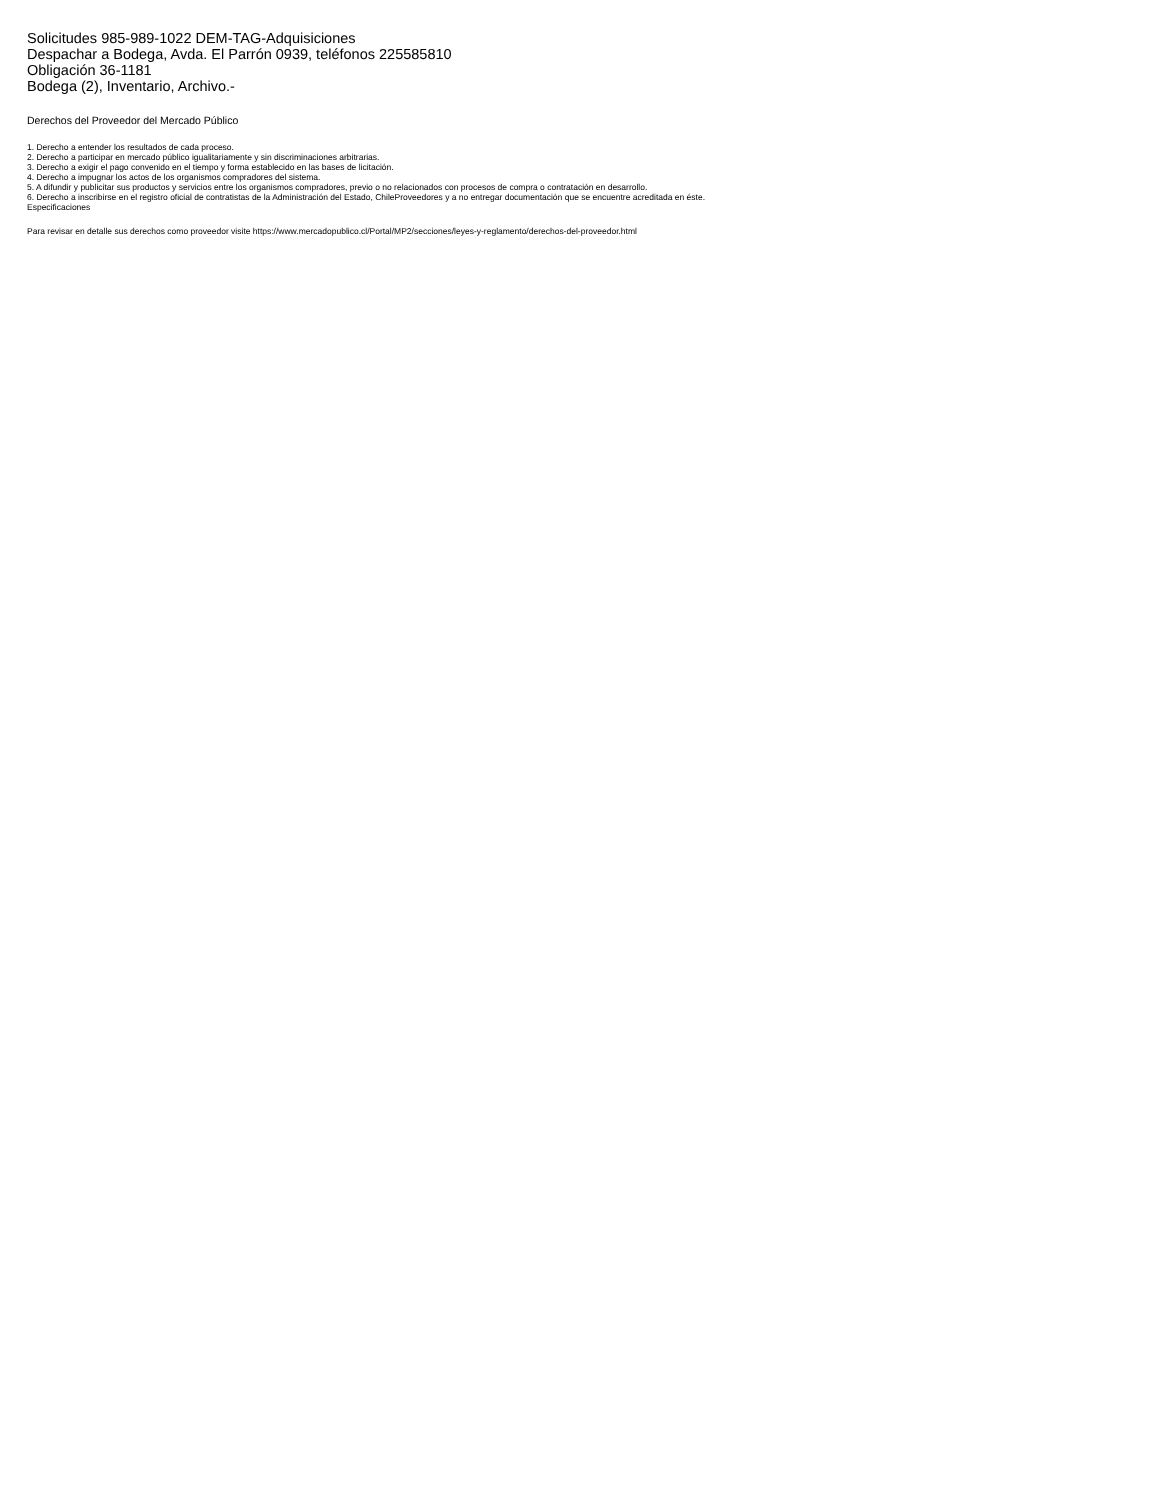Solicitudes 985-989-1022 DEM-TAG-Adquisiciones
Despachar a Bodega, Avda. El Parrón 0939, teléfonos 225585810
Obligación 36-1181
Bodega (2), Inventario, Archivo.-
Derechos del Proveedor del Mercado Público
1. Derecho a entender los resultados de cada proceso.
2. Derecho a participar en mercado público igualitariamente y sin discriminaciones arbitrarias.
3. Derecho a exigir el pago convenido en el tiempo y forma establecido en las bases de licitación.
4. Derecho a impugnar los actos de los organismos compradores del sistema.
5. A difundir y publicitar sus productos y servicios entre los organismos compradores, previo o no relacionados con procesos de compra o contratación en desarrollo.
6. Derecho a inscribirse en el registro oficial de contratistas de la Administración del Estado, ChileProveedores y a no entregar documentación que se encuentre acreditada en éste.
Especificaciones
Para revisar en detalle sus derechos como proveedor visite https://www.mercadopublico.cl/Portal/MP2/secciones/leyes-y-reglamento/derechos-del-proveedor.html